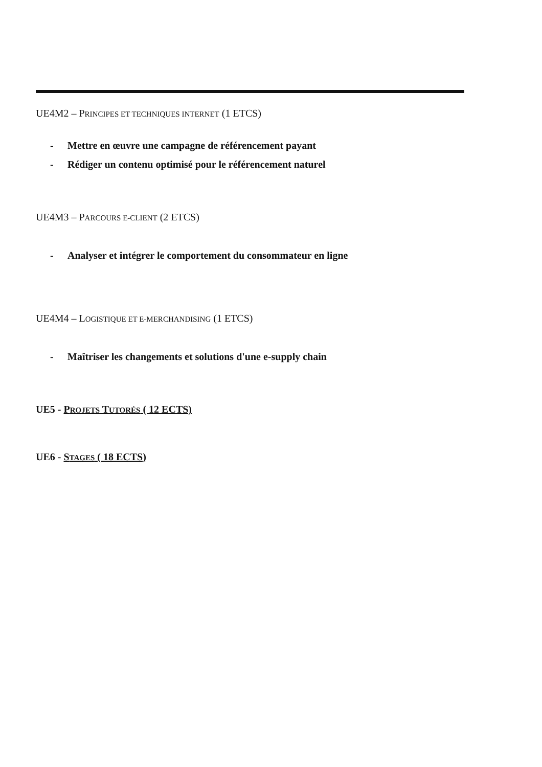UE4M2 – PRINCIPES ET TECHNIQUES INTERNET (1 ETCS)
- Mettre en œuvre une campagne de référencement payant
- Rédiger un contenu optimisé pour le référencement naturel
UE4M3 – PARCOURS E-CLIENT (2 ETCS)
- Analyser et intégrer le comportement du consommateur en ligne
UE4M4 – LOGISTIQUE ET E-MERCHANDISING (1 ETCS)
- Maîtriser les changements et solutions d'une e-supply chain
UE5 - PROJETS TUTORÉS ( 12 ECTS)
UE6 - STAGES ( 18 ECTS)